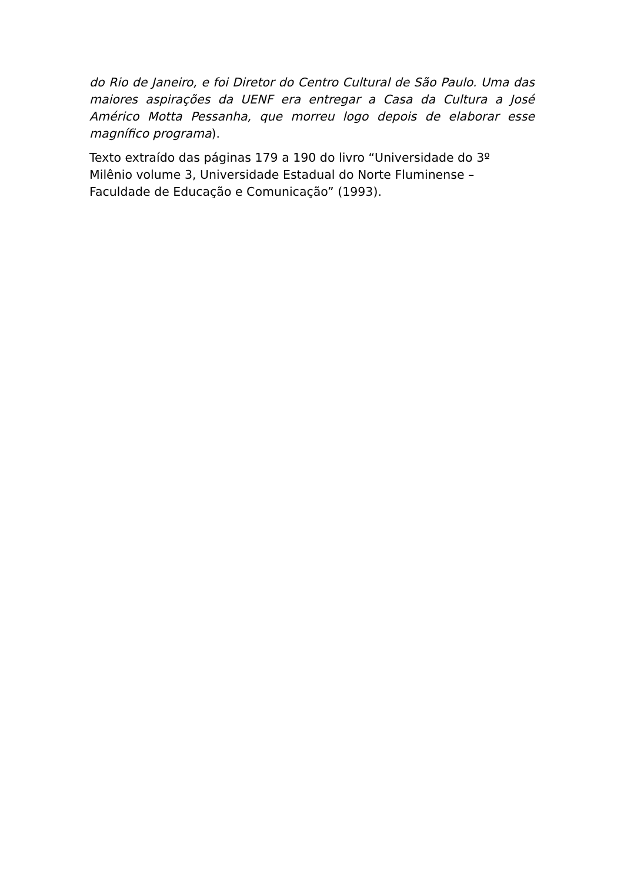do Rio de Janeiro, e foi Diretor do Centro Cultural de São Paulo. Uma das maiores aspirações da UENF era entregar a Casa da Cultura a José Américo Motta Pessanha, que morreu logo depois de elaborar esse magnífico programa).
Texto extraído das páginas 179 a 190 do livro “Universidade do 3º
Milênio volume 3, Universidade Estadual do Norte Fluminense –
Faculdade de Educação e Comunicação” (1993).